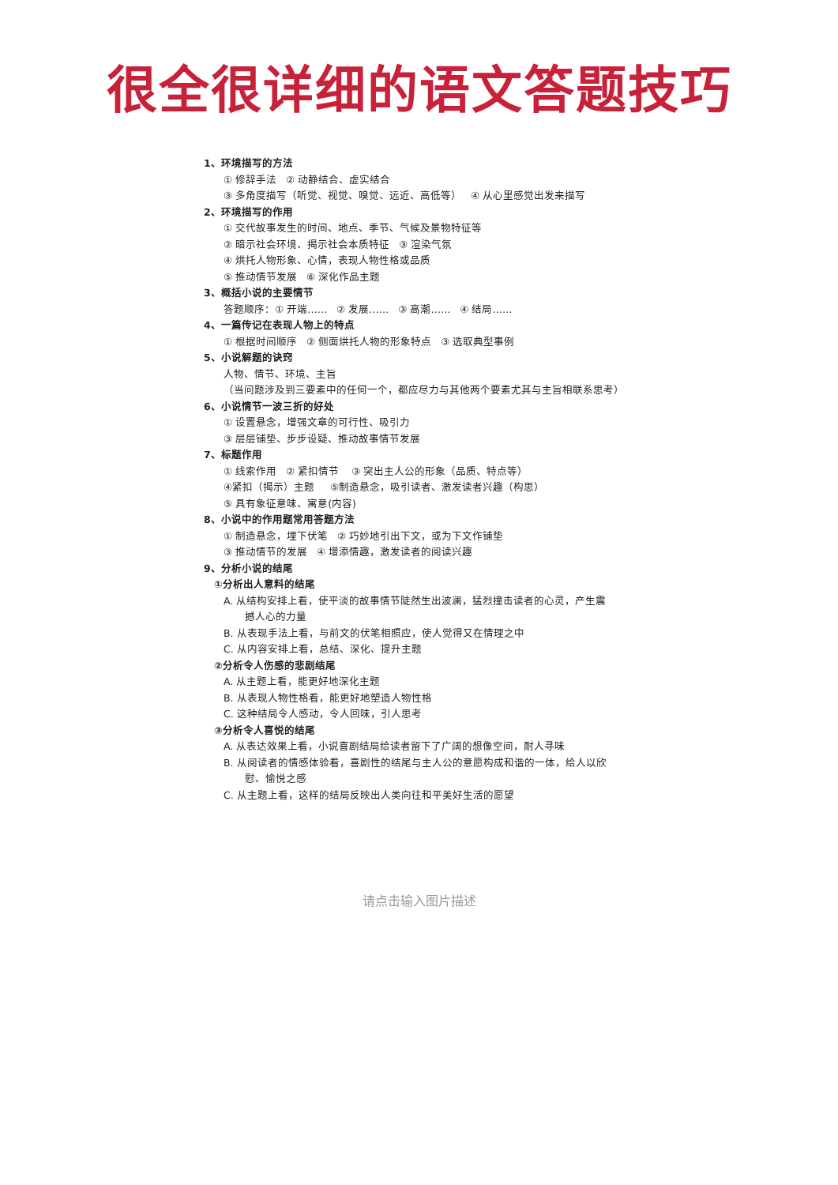很全很详细的语文答题技巧
1、环境描写的方法
① 修辞手法 ② 动静结合、虚实结合
③ 多角度描写（听觉、视觉、嗅觉、远近、高低等） ④ 从心里感觉出发来描写
2、环境描写的作用
① 交代故事发生的时间、地点、季节、气候及景物特征等
② 暗示社会环境、揭示社会本质特征 ③ 渲染气氛
④ 烘托人物形象、心情，表现人物性格或品质
⑤ 推动情节发展 ⑥ 深化作品主题
3、概括小说的主要情节
答题顺序：① 开端…… ② 发展…… ③ 高潮…… ④ 结局……
4、一篇传记在表现人物上的特点
① 根据时间顺序 ② 侧面烘托人物的形象特点 ③ 选取典型事例
5、小说解题的诀窍
人物、情节、环境、主旨
（当问题涉及到三要素中的任何一个，都应尽力与其他两个要素尤其与主旨相联系思考）
6、小说情节一波三折的好处
① 设置悬念，增强文章的可行性、吸引力
③ 层层铺垫、步步设疑、推动故事情节发展
7、标题作用
① 线索作用 ② 紧扣情节 ③ 突出主人公的形象（品质、特点等）
④紧扣（揭示）主题 ⑤制造悬念，吸引读者、激发读者兴趣（构思）
⑤ 具有象征意味、寓意(内容)
8、小说中的作用题常用答题方法
① 制造悬念，埋下伏笔 ② 巧妙地引出下文，或为下文作铺垫
③ 推动情节的发展 ④ 增添情趣，激发读者的阅读兴趣
9、分析小说的结尾
①分析出人意料的结尾
A. 从结构安排上看，使平淡的故事情节陡然生出波澜，猛烈撞击读者的心灵，产生震
撼人心的力量
B. 从表现手法上看，与前文的伏笔相照应，使人觉得又在情理之中
C. 从内容安排上看，总结、深化、提升主题
②分析令人伤感的悲剧结尾
A. 从主题上看，能更好地深化主题
B. 从表现人物性格看，能更好地塑造人物性格
C. 这种结局令人感动，令人回味，引人思考
③分析令人喜悦的结尾
A. 从表达效果上看，小说喜剧结局给读者留下了广阔的想像空间，耐人寻味
B. 从阅读者的情感体验看，喜剧性的结尾与主人公的意愿构成和谐的一体，给人以欣
慰、愉悦之感
C. 从主题上看，这样的结局反映出人类向往和平美好生活的愿望
请点击输入图片描述